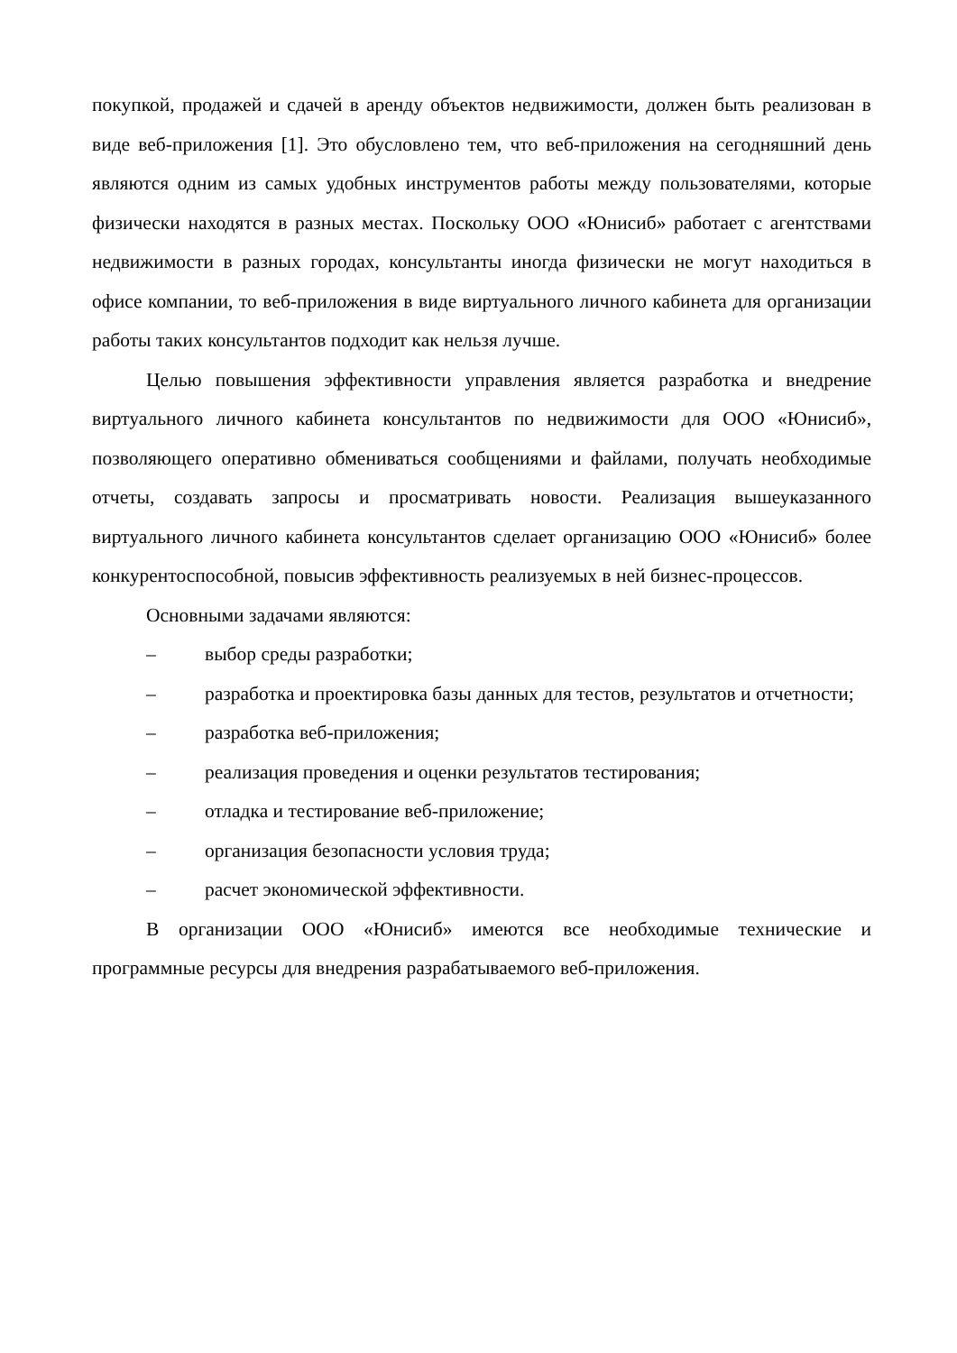покупкой, продажей и сдачей в аренду объектов недвижимости, должен быть реализован в виде веб-приложения [1]. Это обусловлено тем, что веб-приложения на сегодняшний день являются одним из самых удобных инструментов работы между пользователями, которые физически находятся в разных местах. Поскольку ООО «Юнисиб» работает с агентствами недвижимости в разных городах, консультанты иногда физически не могут находиться в офисе компании, то веб-приложения в виде виртуального личного кабинета для организации работы таких консультантов подходит как нельзя лучше.
Целью повышения эффективности управления является разработка и внедрение виртуального личного кабинета консультантов по недвижимости для ООО «Юнисиб», позволяющего оперативно обмениваться сообщениями и файлами, получать необходимые отчеты, создавать запросы и просматривать новости. Реализация вышеуказанного виртуального личного кабинета консультантов сделает организацию ООО «Юнисиб» более конкурентоспособной, повысив эффективность реализуемых в ней бизнес-процессов.
Основными задачами являются:
– выбор среды разработки;
– разработка и проектировка базы данных для тестов, результатов и отчетности;
– разработка веб-приложения;
– реализация проведения и оценки результатов тестирования;
– отладка и тестирование веб-приложение;
– организация безопасности условия труда;
– расчет экономической эффективности.
В организации ООО «Юнисиб» имеются все необходимые технические и программные ресурсы для внедрения разрабатываемого веб-приложения.